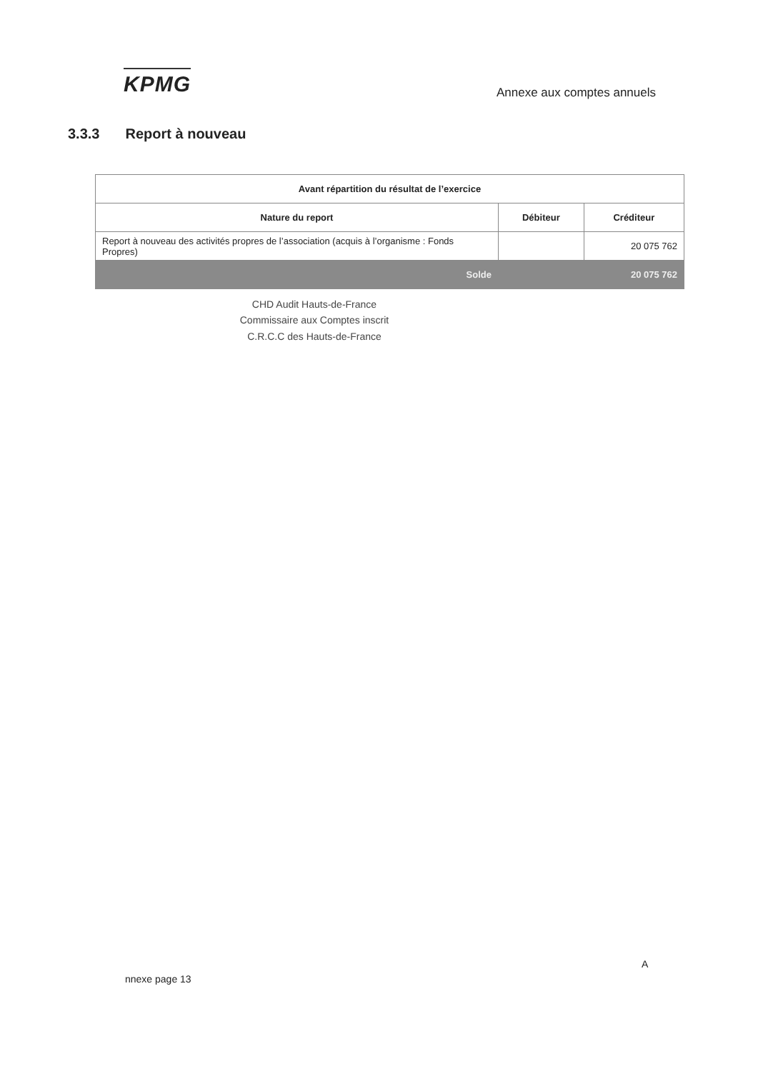KPMG
Annexe aux comptes annuels
3.3.3 Report à nouveau
| Avant répartition du résultat de l’exercice | | |
| --- | --- | --- |
| Nature du report | Débiteur | Créditeur |
| Report à nouveau des activités propres de l’association (acquis à l’organisme : Fonds Propres) | | 20 075 762 |
| Solde | | 20 075 762 |
CHD Audit Hauts-de-France
Commissaire aux Comptes inscrit
C.R.C.C des Hauts-de-France
A
nnexe page 13